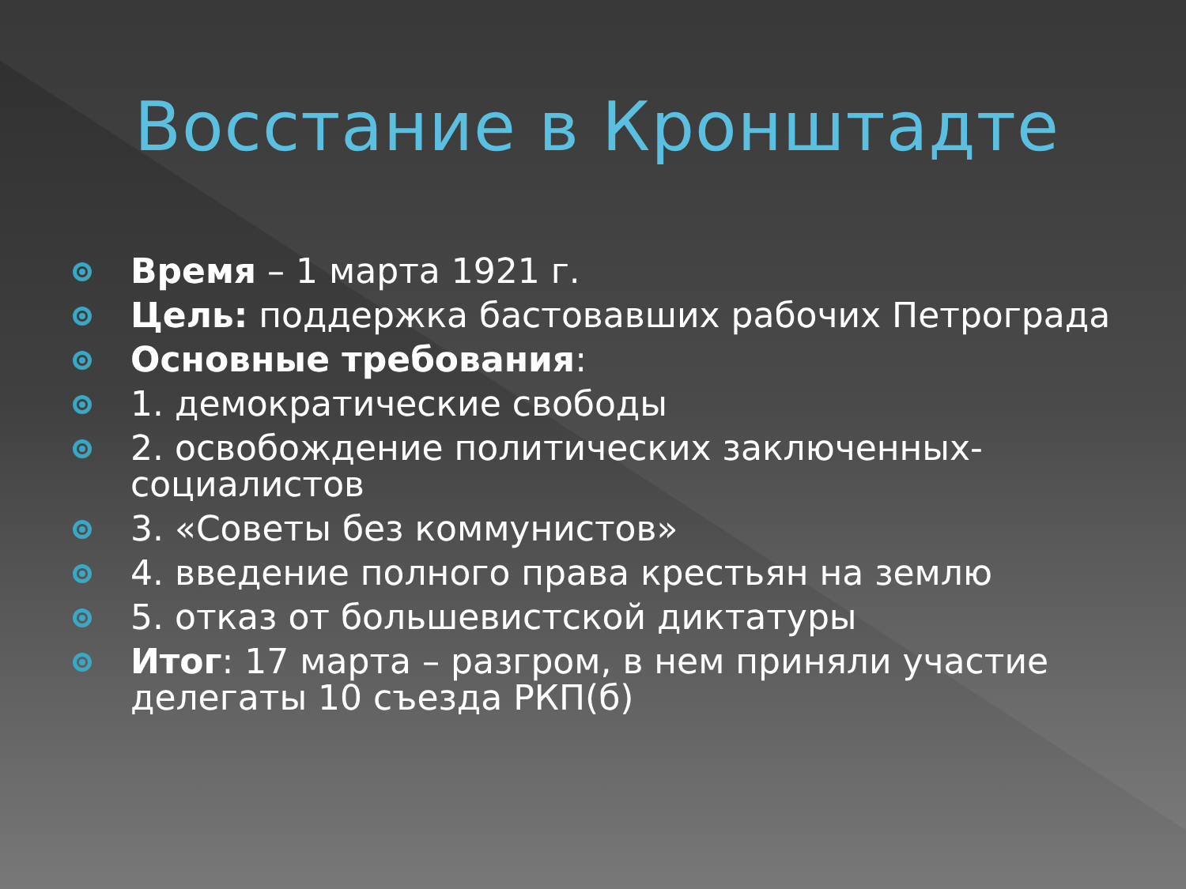Восстание в Кронштадте
Время – 1 марта 1921 г.
Цель: поддержка бастовавших рабочих Петрограда
Основные требования:
1. демократические свободы
2. освобождение политических заключенных-социалистов
3. «Советы без коммунистов»
4. введение полного права крестьян на землю
5. отказ от большевистской диктатуры
Итог: 17 марта – разгром, в нем приняли участие делегаты 10 съезда РКП(б)